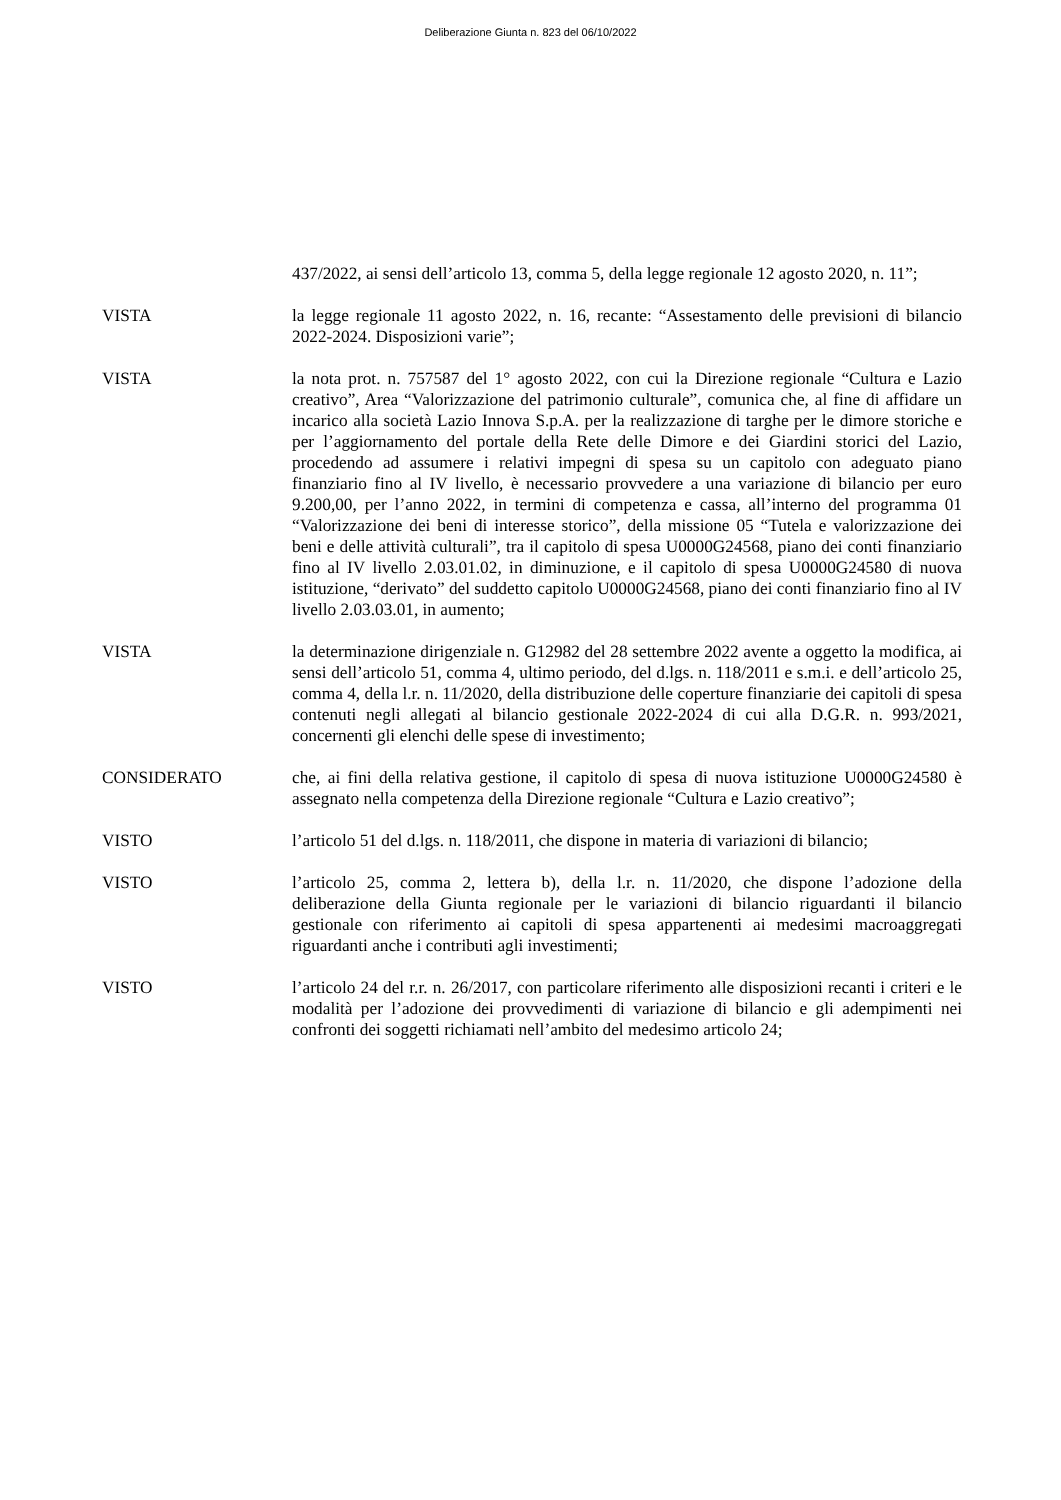Deliberazione Giunta n. 823 del 06/10/2022
437/2022, ai sensi dell’articolo 13, comma 5, della legge regionale 12 agosto 2020, n. 11”;
VISTA la legge regionale 11 agosto 2022, n. 16, recante: “Assestamento delle previsioni di bilancio 2022-2024. Disposizioni varie”;
VISTA la nota prot. n. 757587 del 1° agosto 2022, con cui la Direzione regionale “Cultura e Lazio creativo”, Area “Valorizzazione del patrimonio culturale”, comunica che, al fine di affidare un incarico alla società Lazio Innova S.p.A. per la realizzazione di targhe per le dimore storiche e per l’aggiornamento del portale della Rete delle Dimore e dei Giardini storici del Lazio, procedendo ad assumere i relativi impegni di spesa su un capitolo con adeguato piano finanziario fino al IV livello, è necessario provvedere a una variazione di bilancio per euro 9.200,00, per l’anno 2022, in termini di competenza e cassa, all’interno del programma 01 “Valorizzazione dei beni di interesse storico”, della missione 05 “Tutela e valorizzazione dei beni e delle attività culturali”, tra il capitolo di spesa U0000G24568, piano dei conti finanziario fino al IV livello 2.03.01.02, in diminuzione, e il capitolo di spesa U0000G24580 di nuova istituzione, “derivato” del suddetto capitolo U0000G24568, piano dei conti finanziario fino al IV livello 2.03.03.01, in aumento;
VISTA la determinazione dirigenziale n. G12982 del 28 settembre 2022 avente a oggetto la modifica, ai sensi dell’articolo 51, comma 4, ultimo periodo, del d.lgs. n. 118/2011 e s.m.i. e dell’articolo 25, comma 4, della l.r. n. 11/2020, della distribuzione delle coperture finanziarie dei capitoli di spesa contenuti negli allegati al bilancio gestionale 2022-2024 di cui alla D.G.R. n. 993/2021, concernenti gli elenchi delle spese di investimento;
CONSIDERATO che, ai fini della relativa gestione, il capitolo di spesa di nuova istituzione U0000G24580 è assegnato nella competenza della Direzione regionale “Cultura e Lazio creativo”;
VISTO l’articolo 51 del d.lgs. n. 118/2011, che dispone in materia di variazioni di bilancio;
VISTO l’articolo 25, comma 2, lettera b), della l.r. n. 11/2020, che dispone l’adozione della deliberazione della Giunta regionale per le variazioni di bilancio riguardanti il bilancio gestionale con riferimento ai capitoli di spesa appartenenti ai medesimi macroaggregati riguardanti anche i contributi agli investimenti;
VISTO l’articolo 24 del r.r. n. 26/2017, con particolare riferimento alle disposizioni recanti i criteri e le modalità per l’adozione dei provvedimenti di variazione di bilancio e gli adempimenti nei confronti dei soggetti richiamati nell’ambito del medesimo articolo 24;